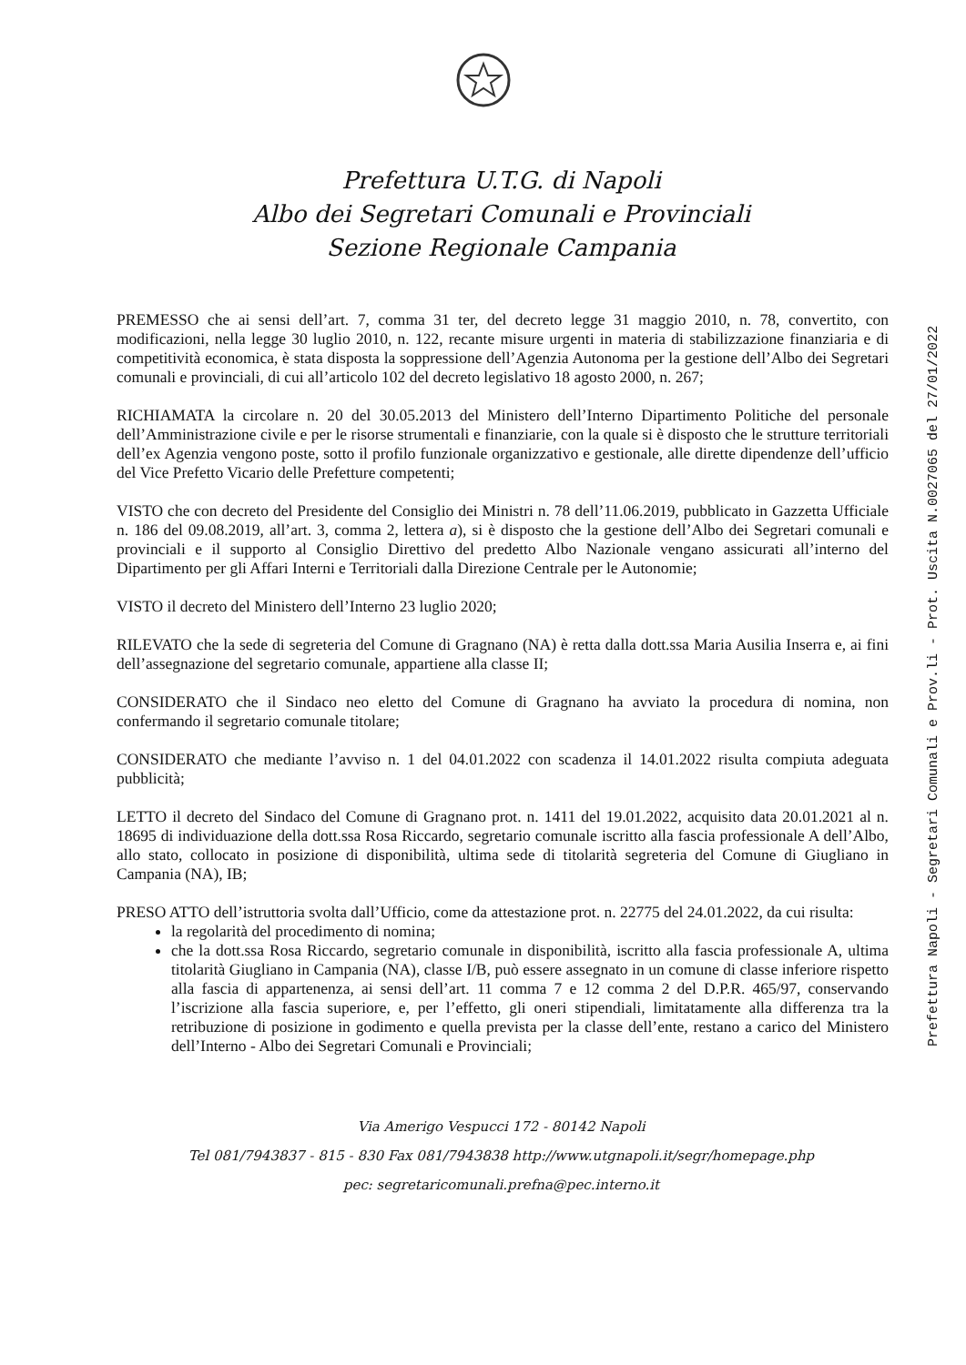Prefettura U.T.G. di Napoli
Albo dei Segretari Comunali e Provinciali
Sezione Regionale Campania
PREMESSO che ai sensi dell’art. 7, comma 31 ter, del decreto legge 31 maggio 2010, n. 78, convertito, con modificazioni, nella legge 30 luglio 2010, n. 122, recante misure urgenti in materia di stabilizzazione finanziaria e di competitività economica, è stata disposta la soppressione dell’Agenzia Autonoma per la gestione dell’Albo dei Segretari comunali e provinciali, di cui all’articolo 102 del decreto legislativo 18 agosto 2000, n. 267;
RICHIAMATA la circolare n. 20 del 30.05.2013 del Ministero dell’Interno Dipartimento Politiche del personale dell’Amministrazione civile e per le risorse strumentali e finanziarie, con la quale si è disposto che le strutture territoriali dell’ex Agenzia vengono poste, sotto il profilo funzionale organizzativo e gestionale, alle dirette dipendenze dell’ufficio del Vice Prefetto Vicario delle Prefetture competenti;
VISTO che con decreto del Presidente del Consiglio dei Ministri n. 78 dell’11.06.2019, pubblicato in Gazzetta Ufficiale n. 186 del 09.08.2019, all’art. 3, comma 2, lettera a), si è disposto che la gestione dell’Albo dei Segretari comunali e provinciali e il supporto al Consiglio Direttivo del predetto Albo Nazionale vengano assicurati all’interno del Dipartimento per gli Affari Interni e Territoriali dalla Direzione Centrale per le Autonomie;
VISTO il decreto del Ministero dell’Interno 23 luglio 2020;
RILEVATO che la sede di segreteria del Comune di Gragnano (NA) è retta dalla dott.ssa Maria Ausilia Inserra e, ai fini dell’assegnazione del segretario comunale, appartiene alla classe II;
CONSIDERATO che il Sindaco neo eletto del Comune di Gragnano ha avviato la procedura di nomina, non confermando il segretario comunale titolare;
CONSIDERATO che mediante l’avviso n. 1 del 04.01.2022 con scadenza il 14.01.2022 risulta compiuta adeguata pubblicità;
LETTO il decreto del Sindaco del Comune di Gragnano prot. n. 1411 del 19.01.2022, acquisito data 20.01.2021 al n. 18695 di individuazione della dott.ssa Rosa Riccardo, segretario comunale iscritto alla fascia professionale A dell’Albo, allo stato, collocato in posizione di disponibilità, ultima sede di titolarità segreteria del Comune di Giugliano in Campania (NA), IB;
PRESO ATTO dell’istruttoria svolta dall’Ufficio, come da attestazione prot. n. 22775 del 24.01.2022, da cui risulta:
la regolarità del procedimento di nomina;
che la dott.ssa Rosa Riccardo, segretario comunale in disponibilità, iscritto alla fascia professionale A, ultima titolarità Giugliano in Campania (NA), classe I/B, può essere assegnato in un comune di classe inferiore rispetto alla fascia di appartenenza, ai sensi dell’art. 11 comma 7 e 12 comma 2 del D.P.R. 465/97, conservando l’iscrizione alla fascia superiore, e, per l’effetto, gli oneri stipendiali, limitatamente alla differenza tra la retribuzione di posizione in godimento e quella prevista per la classe dell’ente, restano a carico del Ministero dell’Interno - Albo dei Segretari Comunali e Provinciali;
Via Amerigo Vespucci 172 - 80142 Napoli
Tel 081/7943837 - 815 - 830 Fax 081/7943838 http://www.utgnapoli.it/segr/homepage.php
pec: segretaricomunali.prefna@pec.interno.it
Prefettura Napoli - Segretari Comunali e Prov.li - Prot. Uscita N.0027065 del 27/01/2022